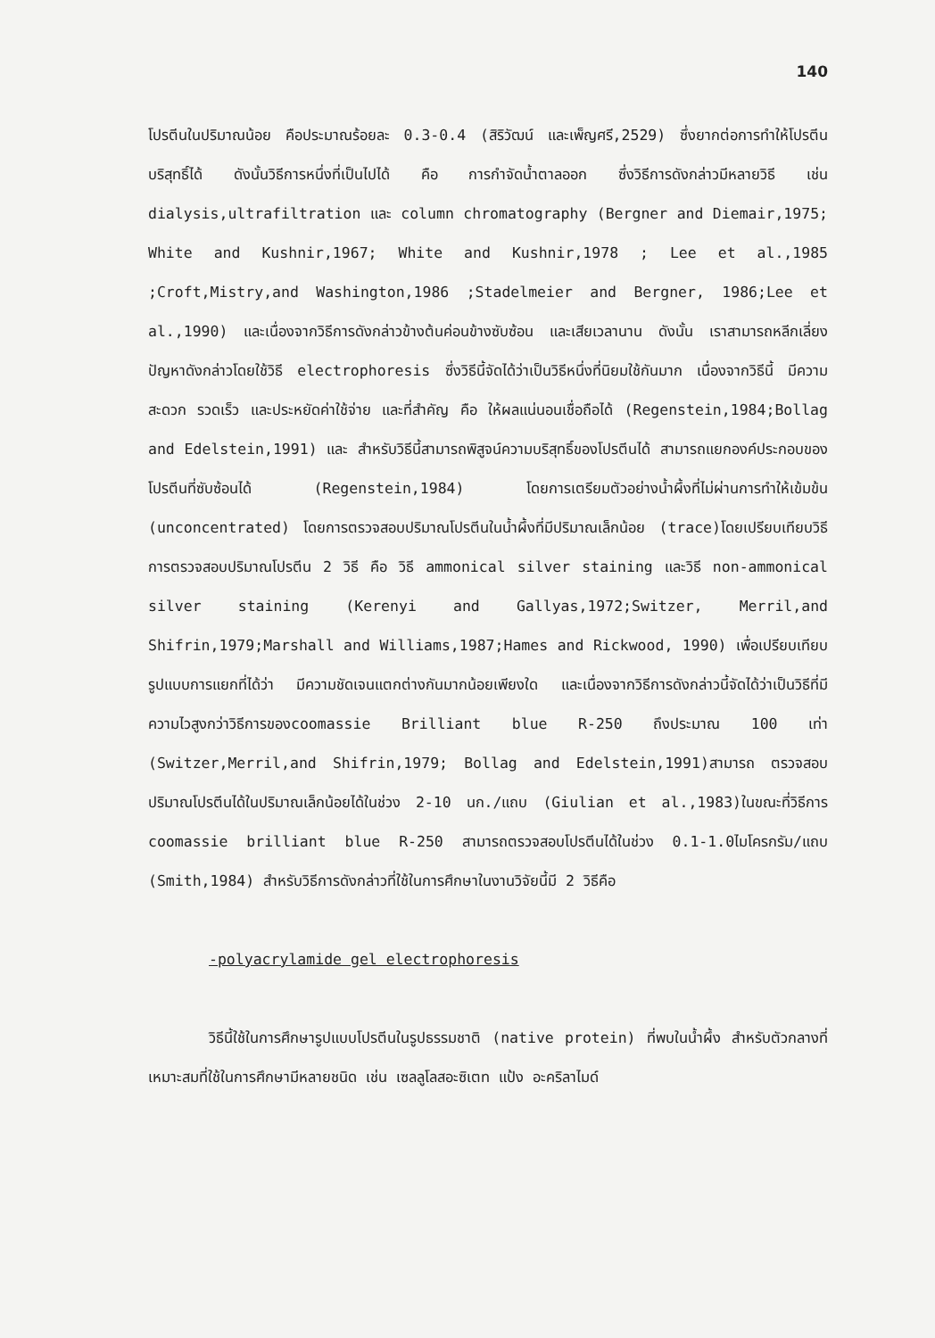140
โปรตีนในปริมาณน้อย คือประมาณร้อยละ 0.3-0.4 (สิริวัฒน์ และเพ็ญศรี,2529) ซึ่งยากต่อการทำให้โปรตีนบริสุทธิ์ได้ ดังนั้นวิธีการหนึ่งที่เป็นไปได้ คือ การกำจัดน้ำตาลออก ซึ่งวิธีการดังกล่าวมีหลายวิธี เช่น dialysis,ultrafiltration และ column chromatography (Bergner and Diemair,1975; White and Kushnir,1967; White and Kushnir,1978 ; Lee et al.,1985 ;Croft,Mistry,and Washington,1986 ;Stadelmeier and Bergner, 1986;Lee et al.,1990) และเนื่องจากวิธีการดังกล่าวข้างต้นค่อนข้างซับซ้อน และเสียเวลานาน ดังนั้น เราสามารถหลีกเลี่ยงปัญหาดังกล่าวโดยใช้วิธี electrophoresis ซึ่งวิธีนี้จัดได้ว่าเป็นวิธีหนึ่งที่นิยมใช้กันมาก เนื่องจากวิธีนี้ มีความสะดวก รวดเร็ว และประหยัดค่าใช้จ่าย และที่สำคัญ คือ ให้ผลแน่นอนเชื่อถือได้ (Regenstein,1984;Bollag and Edelstein,1991) และ สำหรับวิธีนี้สามารถพิสูจน์ความบริสุทธิ์ของโปรตีนได้ สามารถแยกองค์ประกอบของโปรตีนที่ซับซ้อนได้ (Regenstein,1984) โดยการเตรียมตัวอย่างน้ำผึ้งที่ไม่ผ่านการทำให้เข้มข้น (unconcentrated) โดยการตรวจสอบปริมาณโปรตีนในน้ำผึ้งที่มีปริมาณเล็กน้อย (trace)โดยเปรียบเทียบวิธีการตรวจสอบปริมาณโปรตีน 2 วิธี คือ วิธี ammonical silver staining และวิธี non-ammonical silver staining (Kerenyi and Gallyas,1972;Switzer, Merril,and Shifrin,1979;Marshall and Williams,1987;Hames and Rickwood, 1990) เพื่อเปรียบเทียบรูปแบบการแยกที่ได้ว่า มีความชัดเจนแตกต่างกันมากน้อยเพียงใด และเนื่องจากวิธีการดังกล่าวนี้จัดได้ว่าเป็นวิธีที่มีความไวสูงกว่าวิธีการของcoomassie Brilliant blue R-250 ถึงประมาณ 100 เท่า (Switzer,Merril,and Shifrin,1979; Bollag and Edelstein,1991)สามารถ ตรวจสอบปริมาณโปรตีนได้ในปริมาณเล็กน้อยได้ในช่วง 2-10 นก./แถบ (Giulian et al.,1983)ในขณะที่วิธีการ coomassie brilliant blue R-250 สามารถตรวจสอบโปรตีนได้ในช่วง 0.1-1.0ไมโครกรัม/แถบ (Smith,1984) สำหรับวิธีการดังกล่าวที่ใช้ในการศึกษาในงานวิจัยนี้มี 2 วิธีคือ
-polyacrylamide gel electrophoresis
วิธีนี้ใช้ในการศึกษารูปแบบโปรตีนในรูปธรรมชาติ (native protein) ที่พบในน้ำผึ้ง สำหรับตัวกลางที่เหมาะสมที่ใช้ในการศึกษามีหลายชนิด เช่น เซลลูโลสอะซิเตท แป้ง อะคริลาไมด์